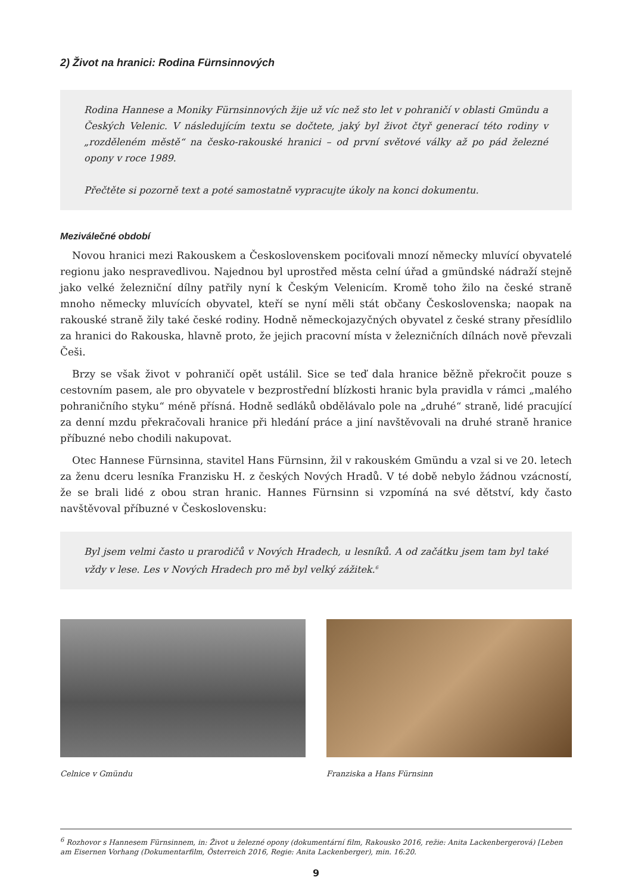2) Život na hranici: Rodina Fürnsinnových
Rodina Hannese a Moniky Fürnsinnových žije už víc než sto let v pohraničí v oblasti Gmündu a Českých Velenic. V následujícím textu se dočtete, jaký byl život čtyř generací této rodiny v „rozděleném městě“ na česko-rakouské hranici – od první světové války až po pád železné opony v roce 1989.
Přečtěte si pozorně text a poté samostatně vypracujte úkoly na konci dokumentu.
Meziválečné období
Novou hranici mezi Rakouskem a Československem pociťovali mnozí německy mluvící obyvatelé regionu jako nespravedlivou. Najednou byl uprostřed města celní úřad a gmündské nádraží stejně jako velké železniční dílny patřily nyní k Českým Velenicím. Kromě toho žilo na české straně mnoho německy mluvících obyvatel, kteří se nyní měli stát občany Československa; naopak na rakouské straně žily také české rodiny. Hodně německojazyčných obyvatel z české strany přesídlilo za hranici do Rakouska, hlavně proto, že jejich pracovní místa v železničních dílnách nově převzali Češi.
Brzy se však život v pohraničí opět ustálil. Sice se teď dala hranice běžně překročit pouze s cestovním pasem, ale pro obyvatele v bezprostřední blízkosti hranic byla pravidla v rámci „malého pohraničního styku“ méně přísná. Hodně sedláků obdělávalo pole na „druhé“ straně, lidé pracující za denní mzdu překračovali hranice při hledání práce a jiní navštěvovali na druhé straně hranice příbuzné nebo chodili nakupovat.
Otec Hannese Fürnsinna, stavitel Hans Fürnsinn, žil v rakouském Gmündu a vzal si ve 20. letech za ženu dceru lesníka Franzisku H. z českých Nových Hradů. V té době nebylo žádnou vzácností, že se brali lidé z obou stran hranic. Hannes Fürnsinn si vzpomíná na své dětství, kdy často navštěvoval příbuzné v Československu:
Byl jsem velmi často u prarodičů v Nových Hradech, u lesníků. A od začátku jsem tam byl také vždy v lese. Les v Nových Hradech pro mě byl velký zážitek.<sup>6</sup>
Celnice v Gmündu Franziska a Hans Fürnsinn
<sup>6</sup> Rozhovor s Hannesem Fürnsinnem, in: Život u železné opony (dokumentární film, Rakousko 2016, režie: Anita Lackenbergerová) [Leben am Eisernen Vorhang (Dokumentarfilm, Österreich 2016, Regie: Anita Lackenberger), min. 16:20.
9